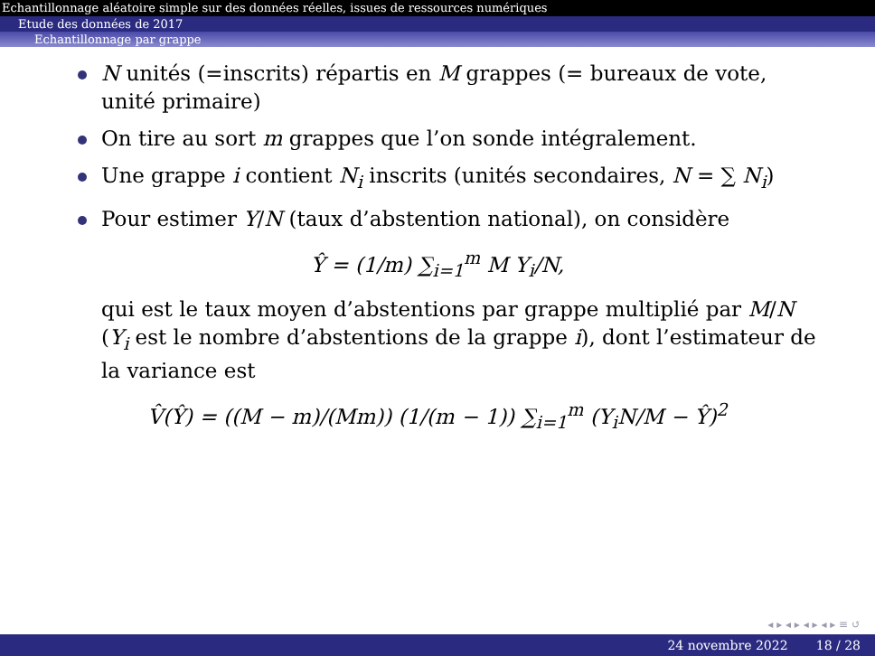Echantillonnage aléatoire simple sur des données réelles, issues de ressources numériques
Etude des données de 2017
Echantillonnage par grappe
N unités (=inscrits) répartis en M grappes (= bureaux de vote, unité primaire)
On tire au sort m grappes que l’on sonde intégralement.
Une grappe i contient N<sub>i</sub> inscrits (unités secondaires, N = ∑ N<sub>i</sub>)
Pour estimer Y/N (taux d’abstention national), on considère
Ŷ = (1/m) ∑<sub>i=1</sub><sup>m</sup> M Y<sub>i</sub>/N,
qui est le taux moyen d’abstentions par grappe multiplié par M/N (Y<sub>i</sub> est le nombre d’abstentions de la grappe i), dont l’estimateur de la variance est
V̂(Ŷ) = ((M − m)/(Mm)) (1/(m − 1)) ∑<sub>i=1</sub><sup>m</sup> (Y<sub>i</sub>N/M − Ŷ)<sup>2</sup>
◂ ▸ ◂ ▸ ◂ ▸ ◂ ▸ ≡ ↺
24 novembre 2022 18 / 28